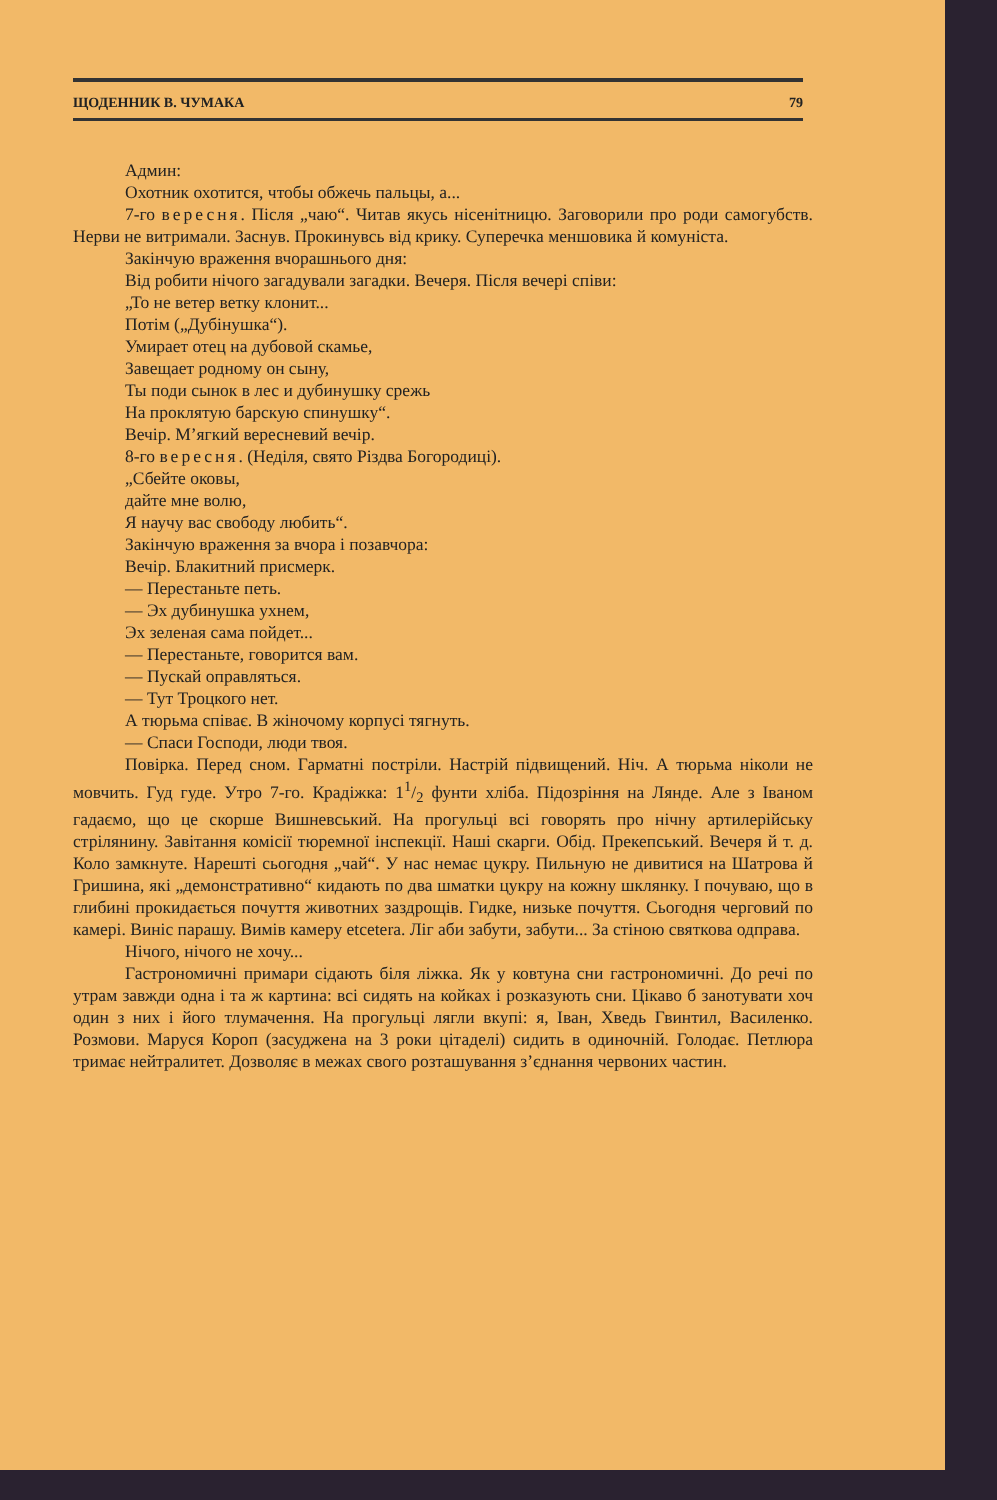ЩОДЕННИК В. ЧУМАКА 79
Админ:
Охотник охотится, чтобы обжечь пальцы, а...
7-го вересня. Після „чаю“. Читав якусь нісенітницю. Заговорили про роди самогубств. Нерви не витримали. Заснув. Прокинувсь від крику. Суперечка меншовика й комуніста.
Закінчую враження вчорашнього дня:
Від робити нічого загадували загадки. Вечеря. Після вечері співи:
„То не ветер ветку клонит...
Потім („Дубінушка“).
Умирает отец на дубовой скамье,
Завещает родному он сыну,
Ты поди сынок в лес и дубинушку срежь
На проклятую барскую спинушку“.
Вечір. М’ягкий вересневий вечір.
8-го вересня. (Неділя, свято Різдва Богородиці).
„Сбейте оковы,
дайте мне волю,
Я научу вас свободу любить“.
Закінчую враження за вчора і позавчора:
Вечір. Блакитний присмерк.
— Перестаньте петь.
— Эх дубинушка ухнем,
Эх зеленая сама пойдет...
— Перестаньте, говорится вам.
— Пускай оправляться.
— Тут Троцкого нет.
А тюрьма співає. В жіночому корпусі тягнуть.
— Спаси Господи, люди твоя.
Повірка. Перед сном. Гарматні постріли. Настрій підвищений. Ніч. А тюрьма ніколи не мовчить. Гуд гуде. Утро 7-го. Крадіжка: 11/2 фунти хліба. Підозріння на Лянде. Але з Іваном гадаємо, що це скорше Вишневський. На прогульці всі говорять про нічну артилерійську стрілянину. Завітання комісії тюремної інспекції. Наші скарги. Обід. Прекепський. Вечеря й т. д. Коло замкнуте. Нарешті сьогодня „чай“. У нас немає цукру. Пильную не дивитися на Шатрова й Гришина, які „демонстративно“ кидають по два шматки цукру на кожну шклянку. І почуваю, що в глибині прокидається почуття животних заздрощів. Гидке, низьке почуття. Сьогодня черговий по камері. Виніс парашу. Вимів камеру etcetera. Ліг аби забути, забути... За стіною святкова одправа.
Нічого, нічого не хочу...
Гастрономичні примари сідають біля ліжка. Як у ковтуна сни гастрономичні. До речі по утрам завжди одна і та ж картина: всі сидять на койках і розказують сни. Цікаво б занотувати хоч один з них і його тлумачення. На прогульці лягли вкупі: я, Іван, Хведь Гвинтил, Василенко. Розмови. Маруся Короп (засуджена на 3 роки цітаделі) сидить в одиночній. Голодає. Петлюра тримає нейтралитет. Дозволяє в межах свого розташування з’єднання червоних частин.